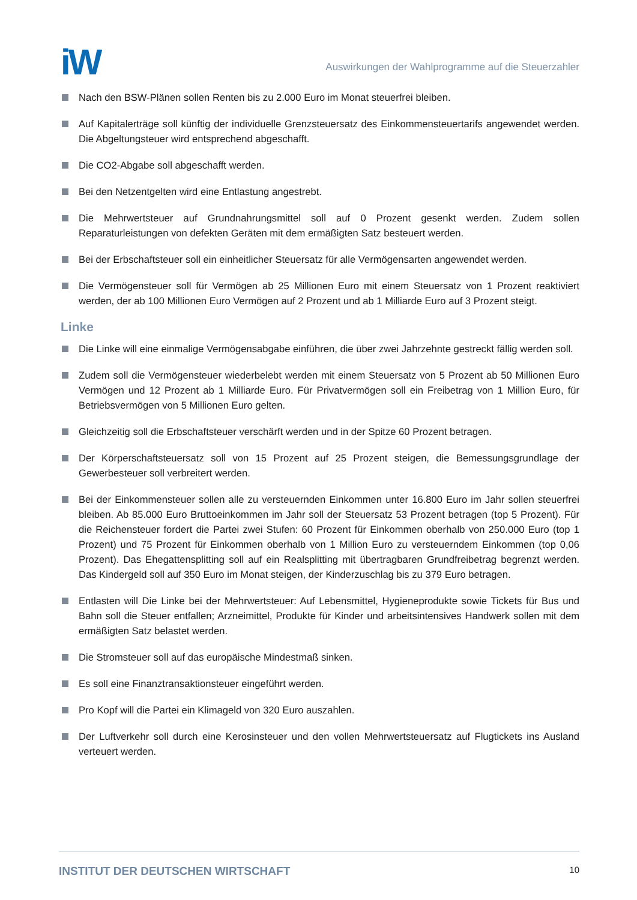iW
Auswirkungen der Wahlprogramme auf die Steuerzahler
Nach den BSW-Plänen sollen Renten bis zu 2.000 Euro im Monat steuerfrei bleiben.
Auf Kapitalerträge soll künftig der individuelle Grenzsteuersatz des Einkommensteuertarifs angewendet werden. Die Abgeltungsteuer wird entsprechend abgeschafft.
Die CO2-Abgabe soll abgeschafft werden.
Bei den Netzentgelten wird eine Entlastung angestrebt.
Die Mehrwertsteuer auf Grundnahrungsmittel soll auf 0 Prozent gesenkt werden. Zudem sollen Reparaturleistungen von defekten Geräten mit dem ermäßigten Satz besteuert werden.
Bei der Erbschaftsteuer soll ein einheitlicher Steuersatz für alle Vermögensarten angewendet werden.
Die Vermögensteuer soll für Vermögen ab 25 Millionen Euro mit einem Steuersatz von 1 Prozent reaktiviert werden, der ab 100 Millionen Euro Vermögen auf 2 Prozent und ab 1 Milliarde Euro auf 3 Prozent steigt.
Linke
Die Linke will eine einmalige Vermögensabgabe einführen, die über zwei Jahrzehnte gestreckt fällig werden soll.
Zudem soll die Vermögensteuer wiederbelebt werden mit einem Steuersatz von 5 Prozent ab 50 Millionen Euro Vermögen und 12 Prozent ab 1 Milliarde Euro. Für Privatvermögen soll ein Freibetrag von 1 Million Euro, für Betriebsvermögen von 5 Millionen Euro gelten.
Gleichzeitig soll die Erbschaftsteuer verschärft werden und in der Spitze 60 Prozent betragen.
Der Körperschaftsteuersatz soll von 15 Prozent auf 25 Prozent steigen, die Bemessungsgrundlage der Gewerbesteuer soll verbreitert werden.
Bei der Einkommensteuer sollen alle zu versteuernden Einkommen unter 16.800 Euro im Jahr sollen steuerfrei bleiben. Ab 85.000 Euro Bruttoeinkommen im Jahr soll der Steuersatz 53 Prozent betragen (top 5 Prozent). Für die Reichensteuer fordert die Partei zwei Stufen: 60 Prozent für Einkommen oberhalb von 250.000 Euro (top 1 Prozent) und 75 Prozent für Einkommen oberhalb von 1 Million Euro zu versteuerndem Einkommen (top 0,06 Prozent). Das Ehegattensplitting soll auf ein Realsplitting mit übertragbaren Grundfreibetrag begrenzt werden. Das Kindergeld soll auf 350 Euro im Monat steigen, der Kinderzuschlag bis zu 379 Euro betragen.
Entlasten will Die Linke bei der Mehrwertsteuer: Auf Lebensmittel, Hygieneprodukte sowie Tickets für Bus und Bahn soll die Steuer entfallen; Arzneimittel, Produkte für Kinder und arbeitsintensives Handwerk sollen mit dem ermäßigten Satz belastet werden.
Die Stromsteuer soll auf das europäische Mindestmaß sinken.
Es soll eine Finanztransaktionsteuer eingeführt werden.
Pro Kopf will die Partei ein Klimageld von 320 Euro auszahlen.
Der Luftverkehr soll durch eine Kerosinsteuer und den vollen Mehrwertsteuersatz auf Flugtickets ins Ausland verteuert werden.
INSTITUT DER DEUTSCHEN WIRTSCHAFT 10